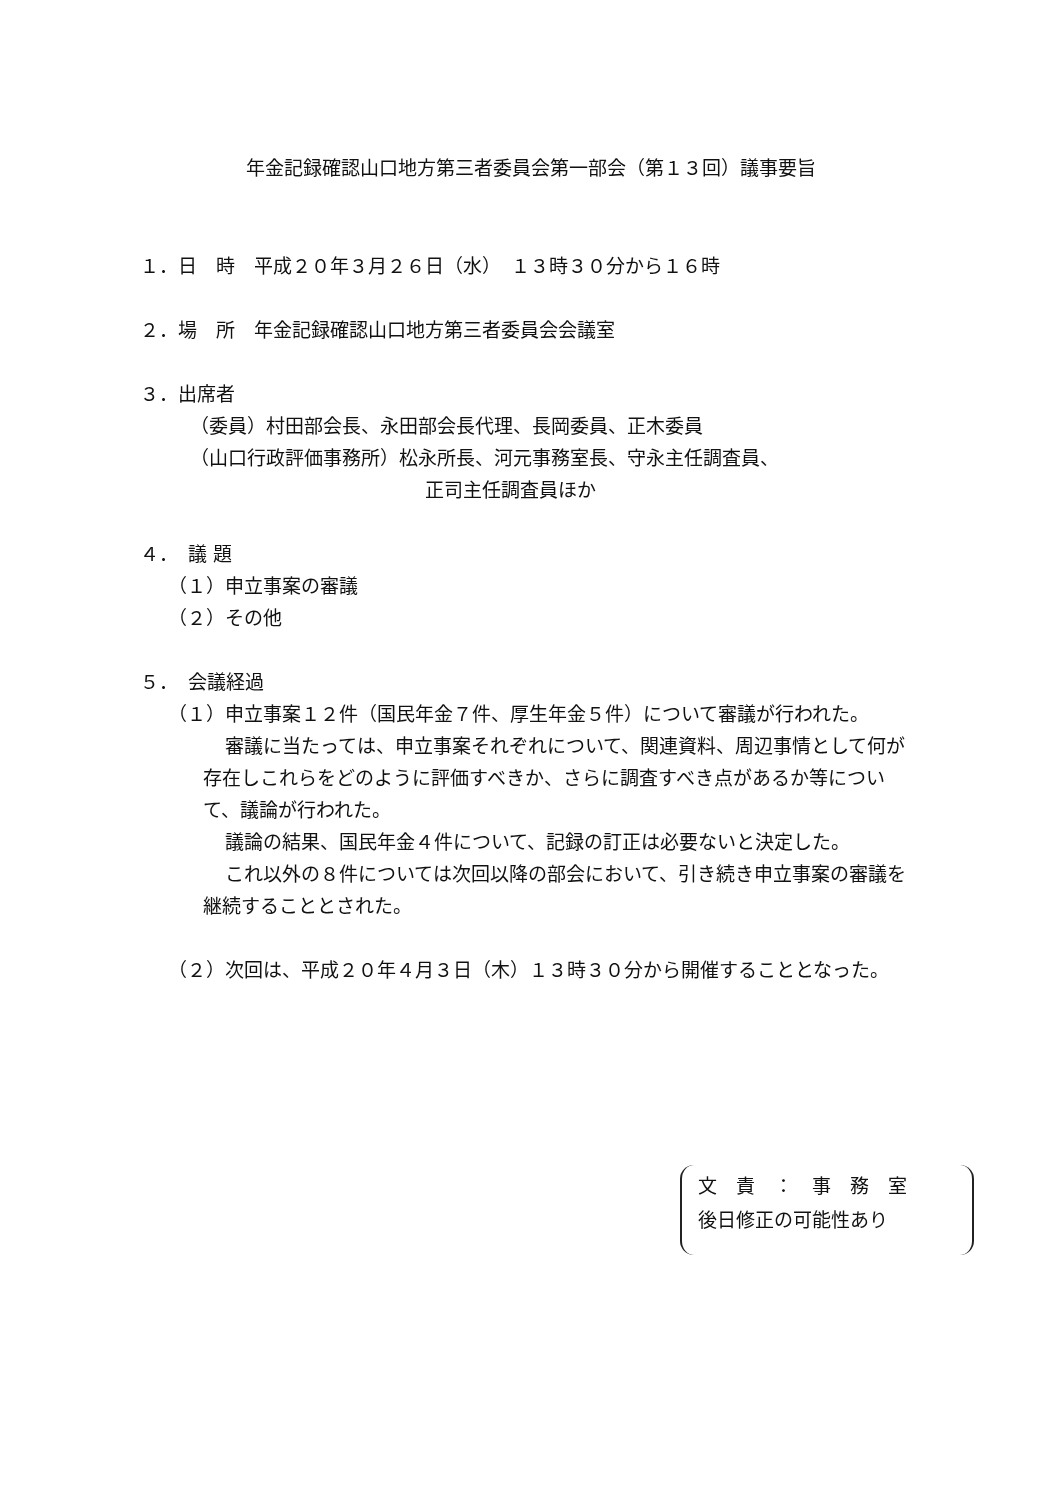年金記録確認山口地方第三者委員会第一部会（第１３回）議事要旨
１．日　時　平成２０年３月２６日（水）　１３時３０分から１６時
２．場　所　年金記録確認山口地方第三者委員会会議室
３．出席者
（委員）村田部会長、永田部会長代理、長岡委員、正木委員
（山口行政評価事務所）松永所長、河元事務室長、守永主任調査員、
正司主任調査員ほか
４．　議 題
（１）申立事案の審議
（２）その他
５．　会議経過
（１）申立事案１２件（国民年金７件、厚生年金５件）について審議が行われた。
審議に当たっては、申立事案それぞれについて、関連資料、周辺事情として何が存在しこれらをどのように評価すべきか、さらに調査すべき点があるか等について、議論が行われた。
議論の結果、国民年金４件について、記録の訂正は必要ないと決定した。
これ以外の８件については次回以降の部会において、引き続き申立事案の審議を継続することとされた。
（２）次回は、平成２０年４月３日（木）１３時３０分から開催することとなった。
文　責　：　事　務　室
後日修正の可能性あり